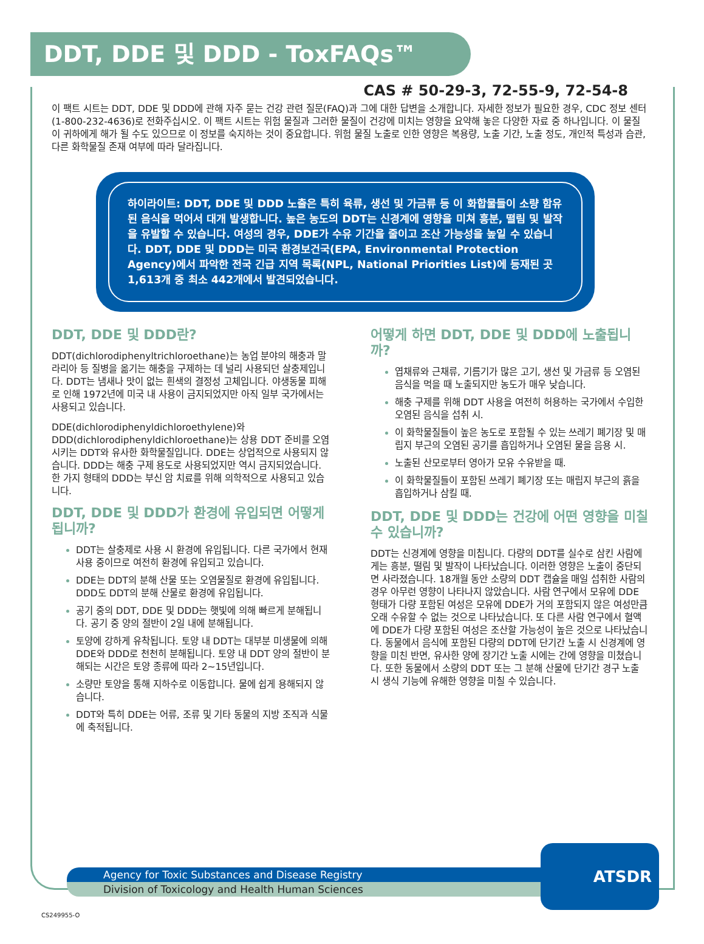DDT, DDE 및 DDD - ToxFAQs™
CAS # 50-29-3, 72-55-9, 72-54-8
이 팩트 시트는 DDT, DDE 및 DDD에 관해 자주 묻는 건강 관련 질문(FAQ)과 그에 대한 답변을 소개합니다. 자세한 정보가 필요한 경우, CDC 정보 센터(1-800-232-4636)로 전화주십시오. 이 팩트 시트는 위험 물질과 그러한 물질이 건강에 미치는 영향을 요약해 놓은 다양한 자료 중 하나입니다. 이 물질이 귀하에게 해가 될 수도 있으므로 이 정보를 숙지하는 것이 중요합니다. 위험 물질 노출로 인한 영향은 복용량, 노출 기간, 노출 정도, 개인적 특성과 습관, 다른 화학물질 존재 여부에 따라 달라집니다.
하이라이트: DDT, DDE 및 DDD 노출은 특히 육류, 생선 및 가금류 등 이 화합물들이 소량 함유된 음식을 먹어서 대개 발생합니다. 높은 농도의 DDT는 신경계에 영향을 미쳐 흥분, 떨림 및 발작을 유발할 수 있습니다. 여성의 경우, DDE가 수유 기간을 줄이고 조산 가능성을 높일 수 있습니다. DDT, DDE 및 DDD는 미국 환경보건국(EPA, Environmental Protection Agency)에서 파악한 전국 긴급 지역 목록(NPL, National Priorities List)에 등재된 곳 1,613개 중 최소 442개에서 발견되었습니다.
DDT, DDE 및 DDD란?
DDT(dichlorodiphenyltrichloroethane)는 농업 분야의 해충과 말라리아 등 질병을 옮기는 해충을 구제하는 데 널리 사용되던 살충제입니다. DDT는 냄새나 맛이 없는 흰색의 결정성 고체입니다. 야생동물 피해로 인해 1972년에 미국 내 사용이 금지되었지만 아직 일부 국가에서는 사용되고 있습니다.
DDE(dichlorodiphenyldichloroethylene)와 DDD(dichlorodiphenyldichloroethane)는 상용 DDT 준비를 오염시키는 DDT와 유사한 화학물질입니다. DDE는 상업적으로 사용되지 않습니다. DDD는 해충 구제 용도로 사용되었지만 역시 금지되었습니다. 한 가지 형태의 DDD는 부신 암 치료를 위해 의학적으로 사용되고 있습니다.
DDT, DDE 및 DDD가 환경에 유입되면 어떻게 됩니까?
DDT는 살충제로 사용 시 환경에 유입됩니다. 다른 국가에서 현재 사용 중이므로 여전히 환경에 유입되고 있습니다.
DDE는 DDT의 분해 산물 또는 오염물질로 환경에 유입됩니다. DDD도 DDT의 분해 산물로 환경에 유입됩니다.
공기 중의 DDT, DDE 및 DDD는 햇빛에 의해 빠르게 분해됩니다. 공기 중 양의 절반이 2일 내에 분해됩니다.
토양에 강하게 유착됩니다. 토양 내 DDT는 대부분 미생물에 의해 DDE와 DDD로 천천히 분해됩니다. 토양 내 DDT 양의 절반이 분해되는 시간은 토양 종류에 따라 2~15년입니다.
소량만 토양을 통해 지하수로 이동합니다. 물에 쉽게 용해되지 않습니다.
DDT와 특히 DDE는 어류, 조류 및 기타 동물의 지방 조직과 식물에 축적됩니다.
어떻게 하면 DDT, DDE 및 DDD에 노출됩니까?
엽채류와 근채류, 기름기가 많은 고기, 생선 및 가금류 등 오염된 음식을 먹을 때 노출되지만 농도가 매우 낮습니다.
해충 구제를 위해 DDT 사용을 여전히 허용하는 국가에서 수입한 오염된 음식을 섭취 시.
이 화학물질들이 높은 농도로 포함될 수 있는 쓰레기 폐기장 및 매립지 부근의 오염된 공기를 흡입하거나 오염된 물을 음용 시.
노출된 산모로부터 영아가 모유 수유받을 때.
이 화학물질들이 포함된 쓰레기 폐기장 또는 매립지 부근의 흙을 흡입하거나 삼킬 때.
DDT, DDE 및 DDD는 건강에 어떤 영향을 미칠 수 있습니까?
DDT는 신경계에 영향을 미칩니다. 다량의 DDT를 실수로 삼킨 사람에게는 흥분, 떨림 및 발작이 나타났습니다. 이러한 영향은 노출이 중단되면 사라졌습니다. 18개월 동안 소량의 DDT 캡슐을 매일 섭취한 사람의 경우 아무런 영향이 나타나지 않았습니다. 사람 연구에서 모유에 DDE 형태가 다량 포함된 여성은 모유에 DDE가 거의 포함되지 않은 여성만큼 오래 수유할 수 없는 것으로 나타났습니다. 또 다른 사람 연구에서 혈액에 DDE가 다량 포함된 여성은 조산할 가능성이 높은 것으로 나타났습니다. 동물에서 음식에 포함된 다량의 DDT에 단기간 노출 시 신경계에 영향을 미친 반면, 유사한 양에 장기간 노출 시에는 간에 영향을 미쳤습니다. 또한 동물에서 소량의 DDT 또는 그 분해 산물에 단기간 경구 노출 시 생식 기능에 유해한 영향을 미칠 수 있습니다.
Agency for Toxic Substances and Disease Registry
Division of Toxicology and Health Human Sciences
ATSDR
CS249955-O